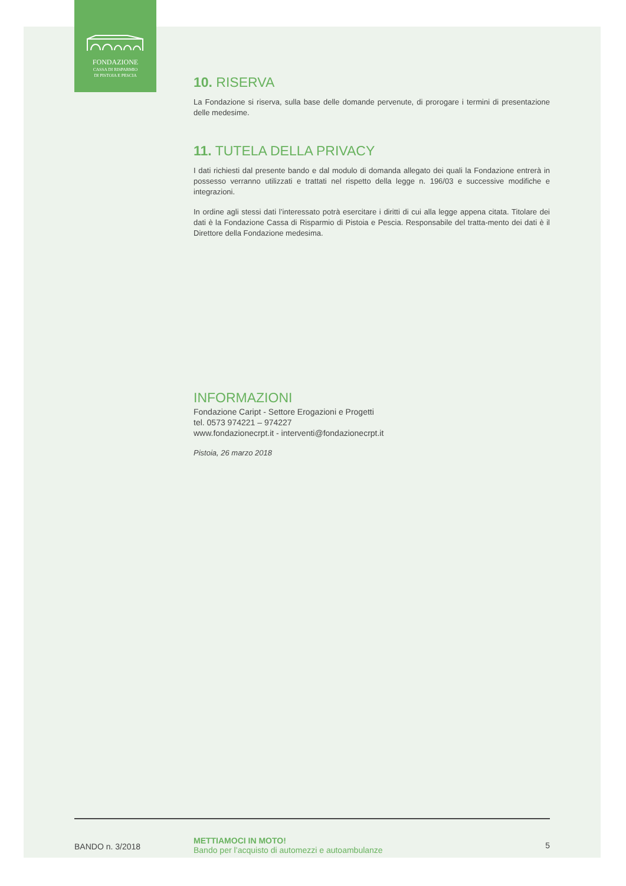FONDAZIONE
CASSA DI RISPARMIO
DI PISTOIA E PESCIA
10. RISERVA
La Fondazione si riserva, sulla base delle domande pervenute, di prorogare i termini di presentazione delle medesime.
11. TUTELA DELLA PRIVACY
I dati richiesti dal presente bando e dal modulo di domanda allegato dei quali la Fondazione entrerà in possesso verranno utilizzati e trattati nel rispetto della legge n. 196/03 e successive modifiche e integrazioni.
In ordine agli stessi dati l’interessato potrà esercitare i diritti di cui alla legge appena citata. Titolare dei dati è la Fondazione Cassa di Risparmio di Pistoia e Pescia. Responsabile del tratta-mento dei dati è il Direttore della Fondazione medesima.
INFORMAZIONI
Fondazione Caript - Settore Erogazioni e Progetti
tel. 0573 974221 – 974227
www.fondazionecrpt.it - interventi@fondazionecrpt.it
Pistoia, 26 marzo 2018
BANDO n. 3/2018
METTIAMOCI IN MOTO!
Bando per l’acquisto di automezzi e autoambulanze
5